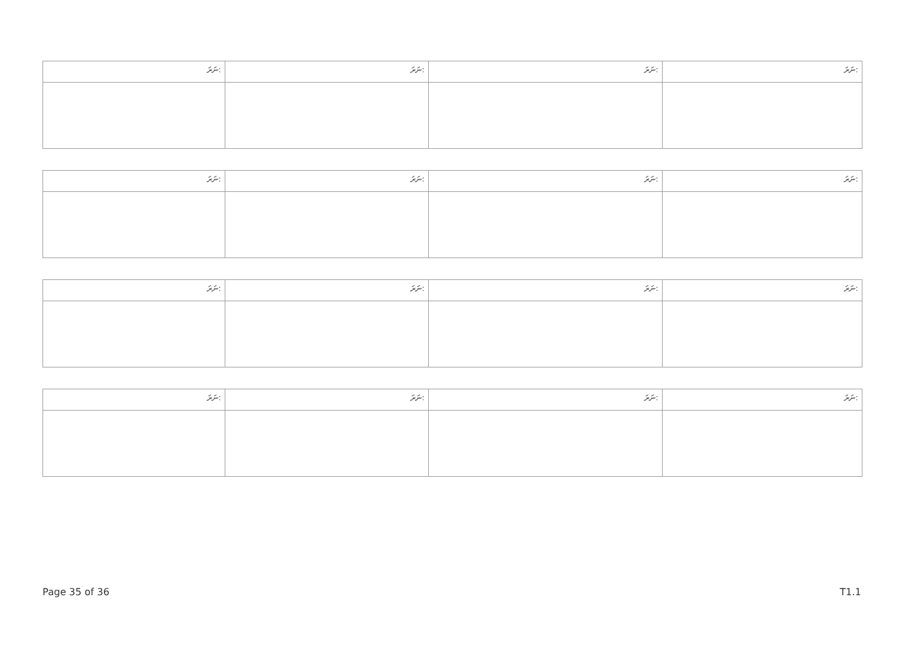| ނަރަ: | ނަރަ: | ނަރަ: | ނަރަ: |
| --- | --- | --- | --- |
| ނަރަ: | ނަރަ: | ނަރަ: | ނަރަ: |
| --- | --- | --- | --- |
| ނަރަ: | ނަރަ: | ނަރަ: | ނަރަ: |
| --- | --- | --- | --- |
| ނަރަ: | ނަރަ: | ނަރަ: | ނަރަ: |
| --- | --- | --- | --- |
Page 35 of 36 T1.1